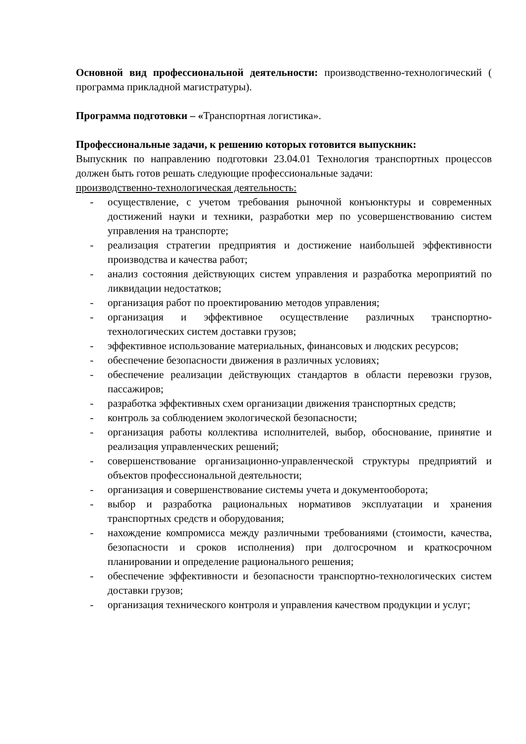Основной вид профессиональной деятельности: производственно-технологический ( программа прикладной магистратуры).
Программа подготовки – «Транспортная логистика».
Профессиональные задачи, к решению которых готовится выпускник:
Выпускник по направлению подготовки 23.04.01 Технология транспортных процессов должен быть готов решать следующие профессиональные задачи:
производственно-технологическая деятельность:
- осуществление, с учетом требования рыночной конъюнктуры и современных достижений науки и техники, разработки мер по усовершенствованию систем управления на транспорте;
- реализация стратегии предприятия и достижение наибольшей эффективности производства и качества работ;
- анализ состояния действующих систем управления и разработка мероприятий по ликвидации недостатков;
- организация работ по проектированию методов управления;
- организация и эффективное осуществление различных транспортно-технологических систем доставки грузов;
- эффективное использование материальных, финансовых и людских ресурсов;
- обеспечение безопасности движения в различных условиях;
- обеспечение реализации действующих стандартов в области перевозки грузов, пассажиров;
- разработка эффективных схем организации движения транспортных средств;
- контроль за соблюдением экологической безопасности;
- организация работы коллектива исполнителей, выбор, обоснование, принятие и реализация управленческих решений;
- совершенствование организационно-управленческой структуры предприятий и объектов профессиональной деятельности;
- организация и совершенствование системы учета и документооборота;
- выбор и разработка рациональных нормативов эксплуатации и хранения транспортных средств и оборудования;
- нахождение компромисса между различными требованиями (стоимости, качества, безопасности и сроков исполнения) при долгосрочном и краткосрочном планировании и определение рационального решения;
- обеспечение эффективности и безопасности транспортно-технологических систем доставки грузов;
- организация технического контроля и управления качеством продукции и услуг;